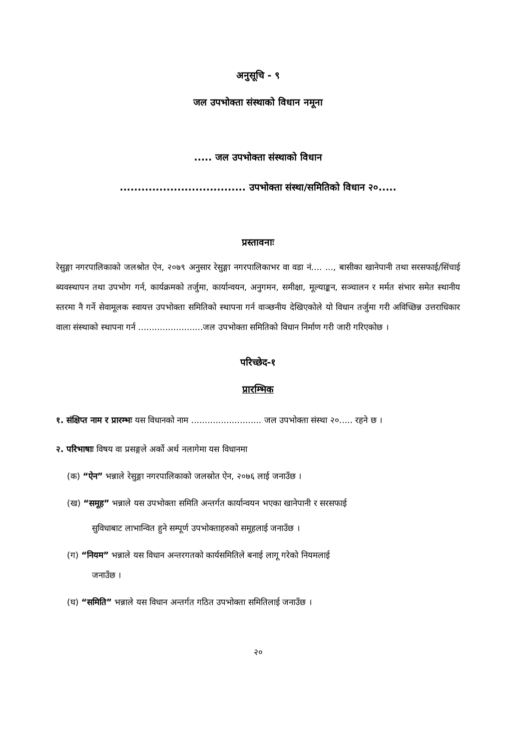अनुसूचि - ९
जल उपभोक्ता संस्थाको विधान नमूना
..... जल उपभोक्ता संस्थाको विधान
................................... उपभोक्ता संस्था/समितिको विधान २०.....
प्रस्तावनाः
रेसुङ्गा नगरपालिकाको जलश्रोत ऐन, २०७९ अनुसार रेसुङ्गा नगरपालिकाभर वा वडा नं.... ..., बासीका खानेपानी तथा सरसफाई/सिंचाई ब्यवस्थापन तथा उपभोग गर्न, कार्यक्रमको तर्जुमा, कार्यान्वयन, अनुगमन, समीक्षा, मूल्याङ्कन, सञ्चालन र मर्मत संभार समेत स्थानीय स्तरमा नै गर्ने सेवामूलक स्वायत्त उपभोक्ता समितिको स्थापना गर्न वाञ्छनीय देखिएकोले यो विधान तर्जुमा गरी अविच्छिन्न उत्तराधिकार वाला संस्थाको स्थापना गर्न ........................जल उपभोक्ता समितिको विधान निर्माण गरी जारी गरिएकोछ ।
परिच्छेद-१
प्रारम्भिक
१. संक्षिप्त नाम र प्रारम्भः यस विधानको नाम .......................... जल उपभोक्ता संस्था २०..... रहने छ ।
२. परिभाषाः विषय वा प्रसङ्गले अर्को अर्थ नलागेमा यस विधानमा
(क) “ऐन” भन्नाले रेसुङ्गा नगरपालिकाको जलस्रोत ऐन, २०७६ लाई जनाउँछ ।
(ख) “समूह” भन्नाले यस उपभोक्ता समिति अन्तर्गत कार्यान्वयन भएका खानेपानी र सरसफाई
सुविधाबाट लाभान्वित हुने सम्पूर्ण उपभोक्ताहरुको समूहलाई जनाउँछ ।
(ग) “नियम” भन्नाले यस विधान अन्तरगतको कार्यसमितिले बनाई लागू गरेको नियमलाई
जनाउँछ ।
(घ) “समिति” भन्नाले यस विधान अन्तर्गत गठित उपभोक्ता समितिलाई जनाउँछ ।
२०